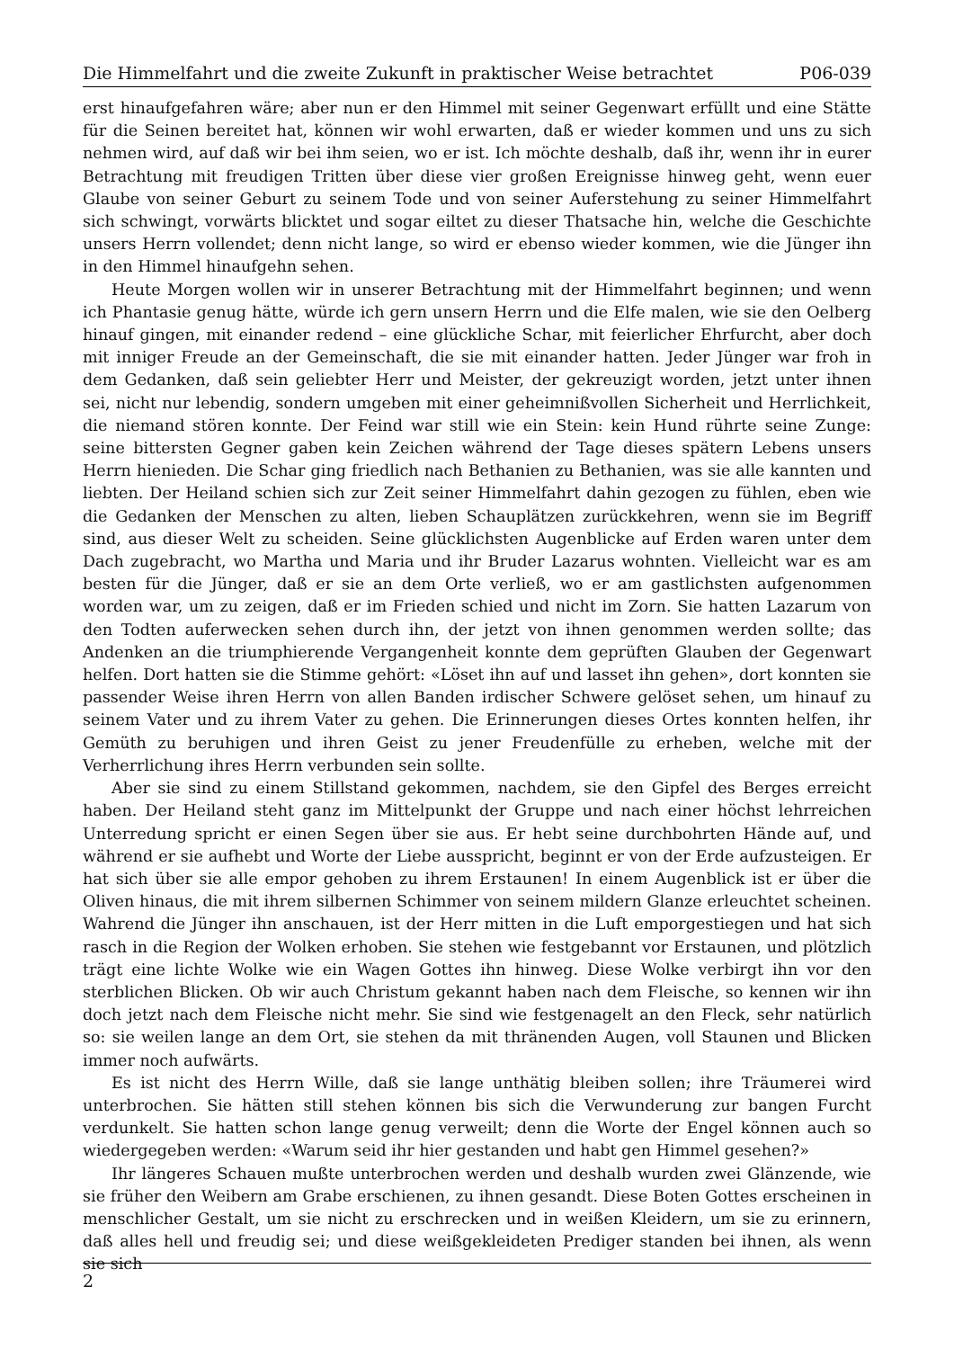Die Himmelfahrt und die zweite Zukunft in praktischer Weise betrachtet P06-039
erst hinaufgefahren wäre; aber nun er den Himmel mit seiner Gegenwart erfüllt und eine Stätte für die Seinen bereitet hat, können wir wohl erwarten, daß er wieder kommen und uns zu sich nehmen wird, auf daß wir bei ihm seien, wo er ist. Ich möchte deshalb, daß ihr, wenn ihr in eurer Betrachtung mit freudigen Tritten über diese vier großen Ereignisse hinweg geht, wenn euer Glaube von seiner Geburt zu seinem Tode und von seiner Auferstehung zu seiner Himmelfahrt sich schwingt, vorwärts blicktet und sogar eiltet zu dieser Thatsache hin, welche die Geschichte unsers Herrn vollendet; denn nicht lange, so wird er ebenso wieder kommen, wie die Jünger ihn in den Himmel hinaufgehn sehen.
Heute Morgen wollen wir in unserer Betrachtung mit der Himmelfahrt beginnen; und wenn ich Phantasie genug hätte, würde ich gern unsern Herrn und die Elfe malen, wie sie den Oelberg hinauf gingen, mit einander redend – eine glückliche Schar, mit feierlicher Ehrfurcht, aber doch mit inniger Freude an der Gemeinschaft, die sie mit einander hatten. Jeder Jünger war froh in dem Gedanken, daß sein geliebter Herr und Meister, der gekreuzigt worden, jetzt unter ihnen sei, nicht nur lebendig, sondern umgeben mit einer geheimnißvollen Sicherheit und Herrlichkeit, die niemand stören konnte. Der Feind war still wie ein Stein: kein Hund rührte seine Zunge: seine bittersten Gegner gaben kein Zeichen während der Tage dieses spätern Lebens unsers Herrn hienieden. Die Schar ging friedlich nach Bethanien zu Bethanien, was sie alle kannten und liebten. Der Heiland schien sich zur Zeit seiner Himmelfahrt dahin gezogen zu fühlen, eben wie die Gedanken der Menschen zu alten, lieben Schauplätzen zurückkehren, wenn sie im Begriff sind, aus dieser Welt zu scheiden. Seine glücklichsten Augenblicke auf Erden waren unter dem Dach zugebracht, wo Martha und Maria und ihr Bruder Lazarus wohnten. Vielleicht war es am besten für die Jünger, daß er sie an dem Orte verließ, wo er am gastlichsten aufgenommen worden war, um zu zeigen, daß er im Frieden schied und nicht im Zorn. Sie hatten Lazarum von den Todten auferwecken sehen durch ihn, der jetzt von ihnen genommen werden sollte; das Andenken an die triumphierende Vergangenheit konnte dem geprüften Glauben der Gegenwart helfen. Dort hatten sie die Stimme gehört: «Löset ihn auf und lasset ihn gehen», dort konnten sie passender Weise ihren Herrn von allen Banden irdischer Schwere gelöset sehen, um hinauf zu seinem Vater und zu ihrem Vater zu gehen. Die Erinnerungen dieses Ortes konnten helfen, ihr Gemüth zu beruhigen und ihren Geist zu jener Freudenfülle zu erheben, welche mit der Verherrlichung ihres Herrn verbunden sein sollte.
Aber sie sind zu einem Stillstand gekommen, nachdem, sie den Gipfel des Berges erreicht haben. Der Heiland steht ganz im Mittelpunkt der Gruppe und nach einer höchst lehrreichen Unterredung spricht er einen Segen über sie aus. Er hebt seine durchbohrten Hände auf, und während er sie aufhebt und Worte der Liebe ausspricht, beginnt er von der Erde aufzusteigen. Er hat sich über sie alle empor gehoben zu ihrem Erstaunen! In einem Augenblick ist er über die Oliven hinaus, die mit ihrem silbernen Schimmer von seinem mildern Glanze erleuchtet scheinen. Wahrend die Jünger ihn anschauen, ist der Herr mitten in die Luft emporgestiegen und hat sich rasch in die Region der Wolken erhoben. Sie stehen wie festgebannt vor Erstaunen, und plötzlich trägt eine lichte Wolke wie ein Wagen Gottes ihn hinweg. Diese Wolke verbirgt ihn vor den sterblichen Blicken. Ob wir auch Christum gekannt haben nach dem Fleische, so kennen wir ihn doch jetzt nach dem Fleische nicht mehr. Sie sind wie festgenagelt an den Fleck, sehr natürlich so: sie weilen lange an dem Ort, sie stehen da mit thränenden Augen, voll Staunen und Blicken immer noch aufwärts.
Es ist nicht des Herrn Wille, daß sie lange unthätig bleiben sollen; ihre Träumerei wird unterbrochen. Sie hätten still stehen können bis sich die Verwunderung zur bangen Furcht verdunkelt. Sie hatten schon lange genug verweilt; denn die Worte der Engel können auch so wiedergegeben werden: «Warum seid ihr hier gestanden und habt gen Himmel gesehen?»
Ihr längeres Schauen mußte unterbrochen werden und deshalb wurden zwei Glänzende, wie sie früher den Weibern am Grabe erschienen, zu ihnen gesandt. Diese Boten Gottes erscheinen in menschlicher Gestalt, um sie nicht zu erschrecken und in weißen Kleidern, um sie zu erinnern, daß alles hell und freudig sei; und diese weißgekleideten Prediger standen bei ihnen, als wenn sie sich
2